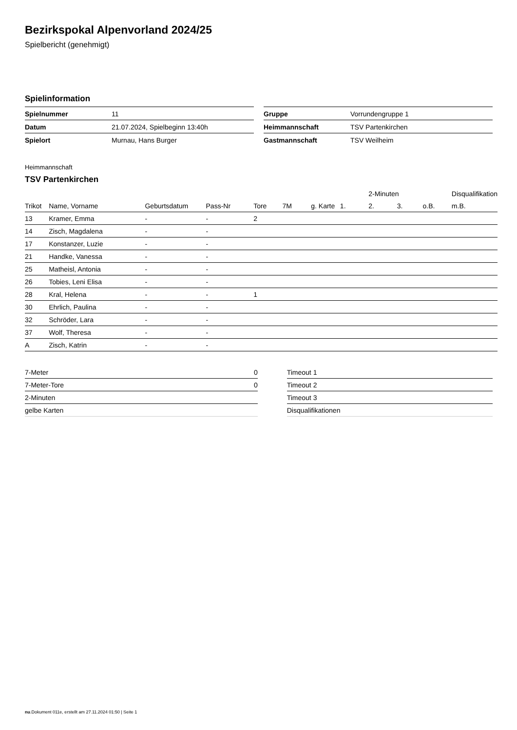Bezirkspokal Alpenvorland 2024/25
Spielbericht (genehmigt)
Spielinformation
| Spielnummer | 11 |
| Datum | 21.07.2024, Spielbeginn 13:40h |
| Spielort | Murnau, Hans Burger |
| Gruppe | Vorrundengruppe 1 |
| Heimmannschaft | TSV Partenkirchen |
| Gastmannschaft | TSV Weilheim |
Heimmannschaft
TSV Partenkirchen
| | | | | | | | | 2-Minuten | | | Disqualifikation |
| --- | --- | --- | --- | --- | --- | --- | --- | --- | --- | --- | --- |
| Trikot | Name, Vorname | Geburtsdatum | Pass-Nr | Tore | 7M | g. Karte | 1. | 2. | 3. | o.B. | m.B. |
| 13 | Kramer, Emma | - | - | 2 | | | | | | | |
| 14 | Zisch, Magdalena | - | - | | | | | | | | |
| 17 | Konstanzer, Luzie | - | - | | | | | | | | |
| 21 | Handke, Vanessa | - | - | | | | | | | | |
| 25 | Matheisl, Antonia | - | - | | | | | | | | |
| 26 | Tobies, Leni Elisa | - | - | | | | | | | | |
| 28 | Kral, Helena | - | - | 1 | | | | | | | |
| 30 | Ehrlich, Paulina | - | - | | | | | | | | |
| 32 | Schröder, Lara | - | - | | | | | | | | |
| 37 | Wolf, Theresa | - | - | | | | | | | | |
| A | Zisch, Katrin | - | - | | | | | | | | |
| 7-Meter | 0 |
| 7-Meter-Tore | 0 |
| 2-Minuten | |
| gelbe Karten | |
| Timeout 1 |
| Timeout 2 |
| Timeout 3 |
| Disqualifikationen |
nu.Dokument 011e, erstellt am 27.11.2024 01:50 | Seite 1